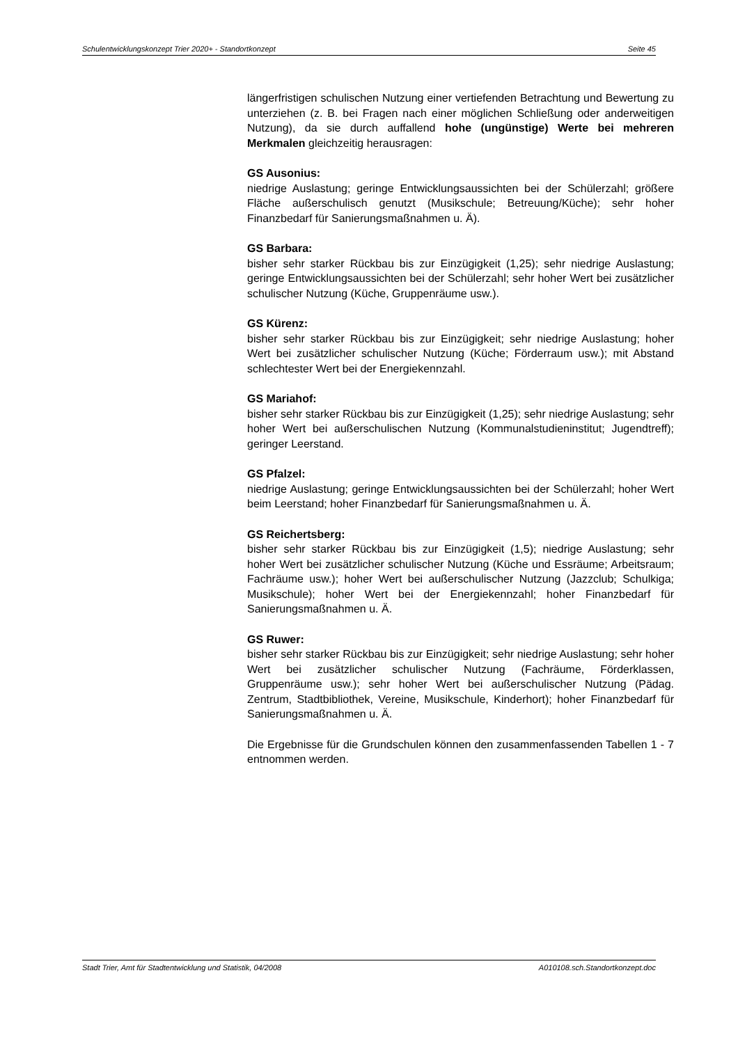Schulentwicklungskonzept Trier 2020+ - Standortkonzept Seite 45
längerfristigen schulischen Nutzung einer vertiefenden Betrachtung und Bewertung zu unterziehen (z. B. bei Fragen nach einer möglichen Schließung oder anderweitigen Nutzung), da sie durch auffallend hohe (ungünstige) Werte bei mehreren Merkmalen gleichzeitig herausragen:
GS Ausonius:
niedrige Auslastung; geringe Entwicklungsaussichten bei der Schülerzahl; größere Fläche außerschulisch genutzt (Musikschule; Betreuung/Küche); sehr hoher Finanzbedarf für Sanierungsmaßnahmen u. Ä).
GS Barbara:
bisher sehr starker Rückbau bis zur Einzügigkeit (1,25); sehr niedrige Auslastung; geringe Entwicklungsaussichten bei der Schülerzahl; sehr hoher Wert bei zusätzlicher schulischer Nutzung (Küche, Gruppenräume usw.).
GS Kürenz:
bisher sehr starker Rückbau bis zur Einzügigkeit; sehr niedrige Auslastung; hoher Wert bei zusätzlicher schulischer Nutzung (Küche; Förderraum usw.); mit Abstand schlechtester Wert bei der Energiekennzahl.
GS Mariahof:
bisher sehr starker Rückbau bis zur Einzügigkeit (1,25); sehr niedrige Auslastung; sehr hoher Wert bei außerschulischen Nutzung (Kommunalstudieninstitut; Jugendtreff); geringer Leerstand.
GS Pfalzel:
niedrige Auslastung; geringe Entwicklungsaussichten bei der Schülerzahl; hoher Wert beim Leerstand; hoher Finanzbedarf für Sanierungsmaßnahmen u. Ä.
GS Reichertsberg:
bisher sehr starker Rückbau bis zur Einzügigkeit (1,5); niedrige Auslastung; sehr hoher Wert bei zusätzlicher schulischer Nutzung (Küche und Essräume; Arbeitsraum; Fachräume usw.); hoher Wert bei außerschulischer Nutzung (Jazzclub; Schulkiga; Musikschule); hoher Wert bei der Energiekennzahl; hoher Finanzbedarf für Sanierungsmaßnahmen u. Ä.
GS Ruwer:
bisher sehr starker Rückbau bis zur Einzügigkeit; sehr niedrige Auslastung; sehr hoher Wert bei zusätzlicher schulischer Nutzung (Fachräume, Förderklassen, Gruppenräume usw.); sehr hoher Wert bei außerschulischer Nutzung (Pädag. Zentrum, Stadtbibliothek, Vereine, Musikschule, Kinderhort); hoher Finanzbedarf für Sanierungsmaßnahmen u. Ä.
Die Ergebnisse für die Grundschulen können den zusammenfassenden Tabellen 1 - 7 entnommen werden.
Stadt Trier, Amt für Stadtentwicklung und Statistik, 04/2008 A010108.sch.Standortkonzept.doc